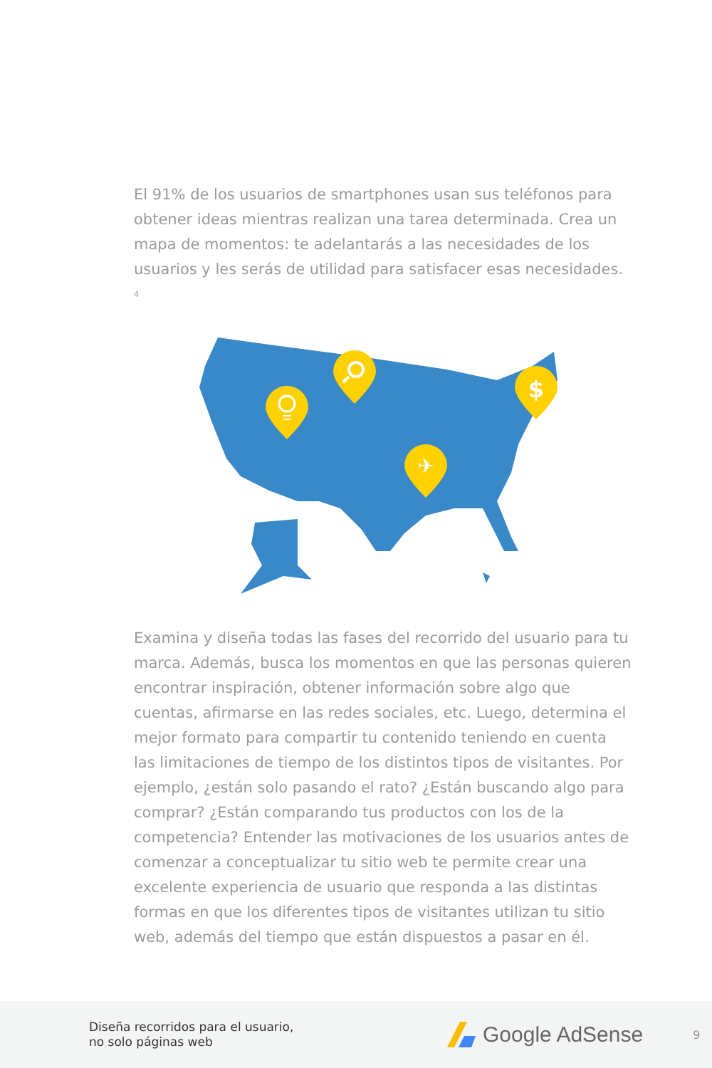El 91% de los usuarios de smartphones usan sus teléfonos para obtener ideas mientras realizan una tarea determinada. Crea un mapa de momentos: te adelantarás a las necesidades de los usuarios y les serás de utilidad para satisfacer esas necesidades. <sup>4</sup>
$
✈
Examina y diseña todas las fases del recorrido del usuario para tu marca. Además, busca los momentos en que las personas quieren encontrar inspiración, obtener información sobre algo que cuentas, afirmarse en las redes sociales, etc. Luego, determina el mejor formato para compartir tu contenido teniendo en cuenta las limitaciones de tiempo de los distintos tipos de visitantes. Por ejemplo, ¿están solo pasando el rato? ¿Están buscando algo para comprar? ¿Están comparando tus productos con los de la competencia? Entender las motivaciones de los usuarios antes de comenzar a conceptualizar tu sitio web te permite crear una excelente experiencia de usuario que responda a las distintas formas en que los diferentes tipos de visitantes utilizan tu sitio web, además del tiempo que están dispuestos a pasar en él.
Diseña recorridos para el usuario,
no solo páginas web
Google AdSense
9